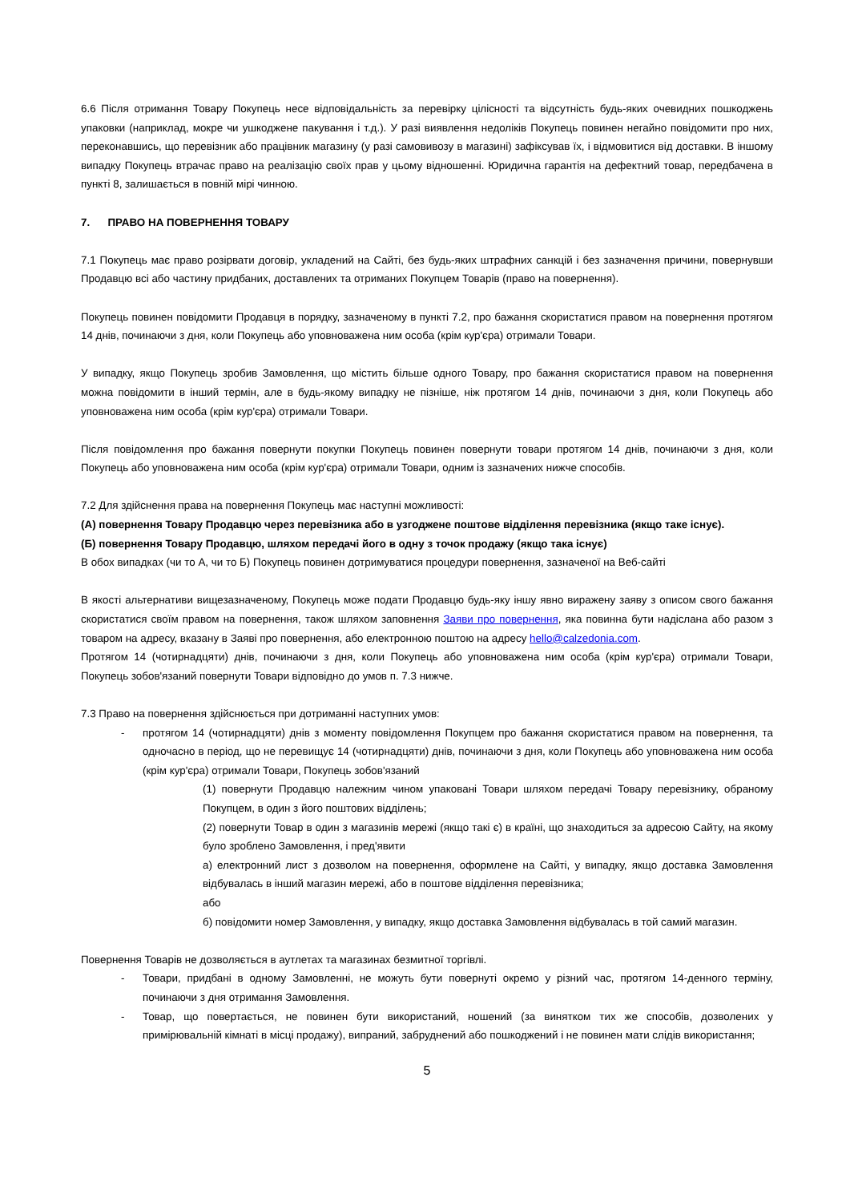6.6 Після отримання Товару Покупець несе відповідальність за перевірку цілісності та відсутність будь-яких очевидних пошкоджень упаковки (наприклад, мокре чи ушкоджене пакування і т.д.). У разі виявлення недоліків Покупець повинен негайно повідомити про них, переконавшись, що перевізник або працівник магазину (у разі самовивозу в магазині) зафіксував їх, і відмовитися від доставки. В іншому випадку Покупець втрачає право на реалізацію своїх прав у цьому відношенні. Юридична гарантія на дефектний товар, передбачена в пункті 8, залишається в повній мірі чинною.
7. ПРАВО НА ПОВЕРНЕННЯ ТОВАРУ
7.1 Покупець має право розірвати договір, укладений на Сайті, без будь-яких штрафних санкцій і без зазначення причини, повернувши Продавцю всі або частину придбаних, доставлених та отриманих Покупцем Товарів (право на повернення).
Покупець повинен повідомити Продавця в порядку, зазначеному в пункті 7.2, про бажання скористатися правом на повернення протягом 14 днів, починаючи з дня, коли Покупець або уповноважена ним особа (крім кур'єра) отримали Товари.
У випадку, якщо Покупець зробив Замовлення, що містить більше одного Товару, про бажання скористатися правом на повернення можна повідомити в інший термін, але в будь-якому випадку не пізніше, ніж протягом 14 днів, починаючи з дня, коли Покупець або уповноважена ним особа (крім кур'єра) отримали Товари.
Після повідомлення про бажання повернути покупки Покупець повинен повернути товари протягом 14 днів, починаючи з дня, коли Покупець або уповноважена ним особа (крім кур'єра) отримали Товари, одним із зазначених нижче способів.
7.2 Для здійснення права на повернення Покупець має наступні можливості:
(А) повернення Товару Продавцю через перевізника або в узгоджене поштове відділення перевізника (якщо таке існує).
(Б) повернення Товару Продавцю, шляхом передачі його в одну з точок продажу (якщо така існує)
В обох випадках (чи то А, чи то Б) Покупець повинен дотримуватися процедури повернення, зазначеної на Веб-сайті
В якості альтернативи вищезазначеному, Покупець може подати Продавцю будь-яку іншу явно виражену заяву з описом свого бажання скористатися своїм правом на повернення, також шляхом заповнення Заяви про повернення, яка повинна бути надіслана або разом з товаром на адресу, вказану в Заяві про повернення, або електронною поштою на адресу hello@calzedonia.com.
Протягом 14 (чотирнадцяти) днів, починаючи з дня, коли Покупець або уповноважена ним особа (крім кур'єра) отримали Товари, Покупець зобов'язаний повернути Товари відповідно до умов п. 7.3 нижче.
7.3 Право на повернення здійснюється при дотриманні наступних умов:
- протягом 14 (чотирнадцяти) днів з моменту повідомлення Покупцем про бажання скористатися правом на повернення, та одночасно в період, що не перевищує 14 (чотирнадцяти) днів, починаючи з дня, коли Покупець або уповноважена ним особа (крім кур'єра) отримали Товари, Покупець зобов'язаний
(1) повернути Продавцю належним чином упаковані Товари шляхом передачі Товару перевізнику, обраному Покупцем, в один з його поштових відділень;
(2) повернути Товар в один з магазинів мережі (якщо такі є) в країні, що знаходиться за адресою Сайту, на якому було зроблено Замовлення, і пред'явити
а) електронний лист з дозволом на повернення, оформлене на Сайті, у випадку, якщо доставка Замовлення відбувалась в інший магазин мережі, або в поштове відділення перевізника;
або
б) повідомити номер Замовлення, у випадку, якщо доставка Замовлення відбувалась в той самий магазин.
Повернення Товарів не дозволяється в аутлетах та магазинах безмитної торгівлі.
- Товари, придбані в одному Замовленні, не можуть бути повернуті окремо у різний час, протягом 14-денного терміну, починаючи з дня отримання Замовлення.
- Товар, що повертається, не повинен бути використаний, ношений (за винятком тих же способів, дозволених у примірювальній кімнаті в місці продажу), випраний, забруднений або пошкоджений і не повинен мати слідів використання;
5